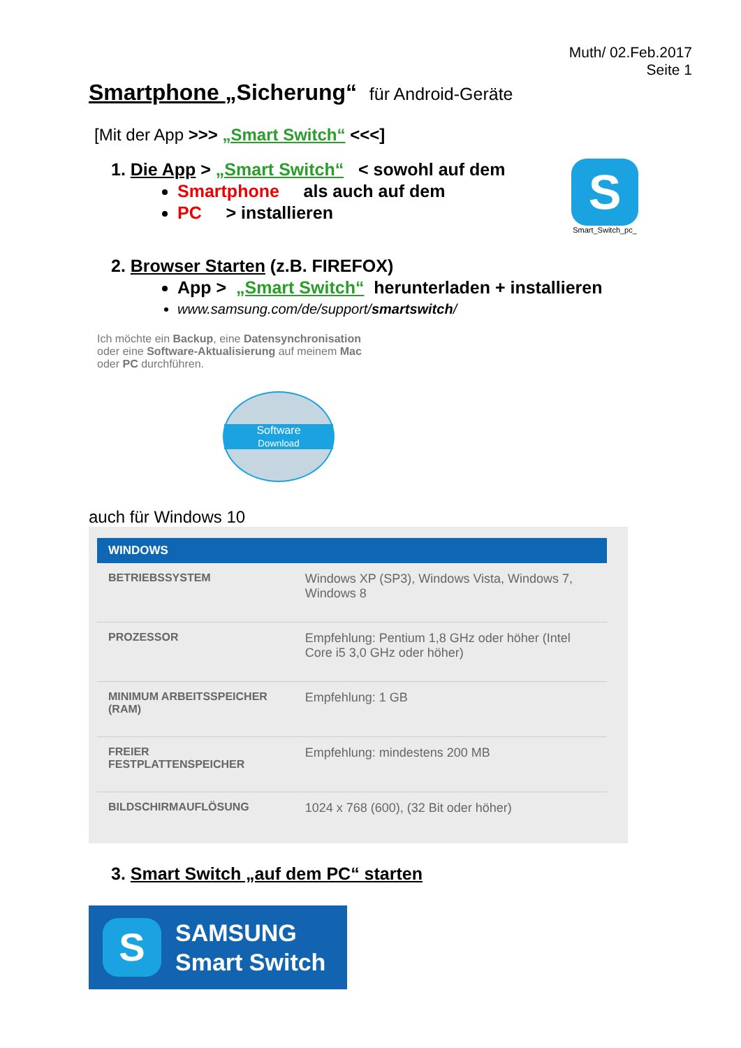Muth/ 02.Feb.2017
Seite 1
Smartphone „Sicherung“ für Android-Geräte
[Mit der App >>> „Smart Switch“ <<<]
1. Die App > „Smart Switch“ < sowohl auf dem
Smartphone als auch auf dem
PC > installieren
S
Smart_Switch_pc_
2. Browser Starten (z.B. FIREFOX)
App > „Smart Switch“ herunterladen + installieren
www.samsung.com/de/support/smartswitch/
Ich möchte ein Backup, eine Datensynchronisation
oder eine Software-Aktualisierung auf meinem Mac
oder PC durchführen.
Software
Download
auch für Windows 10
| WINDOWS | |
| --- | --- |
| BETRIEBSSYSTEM | Windows XP (SP3), Windows Vista, Windows 7, Windows 8 |
| PROZESSOR | Empfehlung: Pentium 1,8 GHz oder höher (Intel Core i5 3,0 GHz oder höher) |
| MINIMUM ARBEITSSPEICHER (RAM) | Empfehlung: 1 GB |
| FREIER FESTPLATTENSPEICHER | Empfehlung: mindestens 200 MB |
| BILDSCHIRMAUFLÖSUNG | 1024 x 768 (600), (32 Bit oder höher) |
3. Smart Switch „auf dem PC“ starten
S
SAMSUNG
Smart Switch